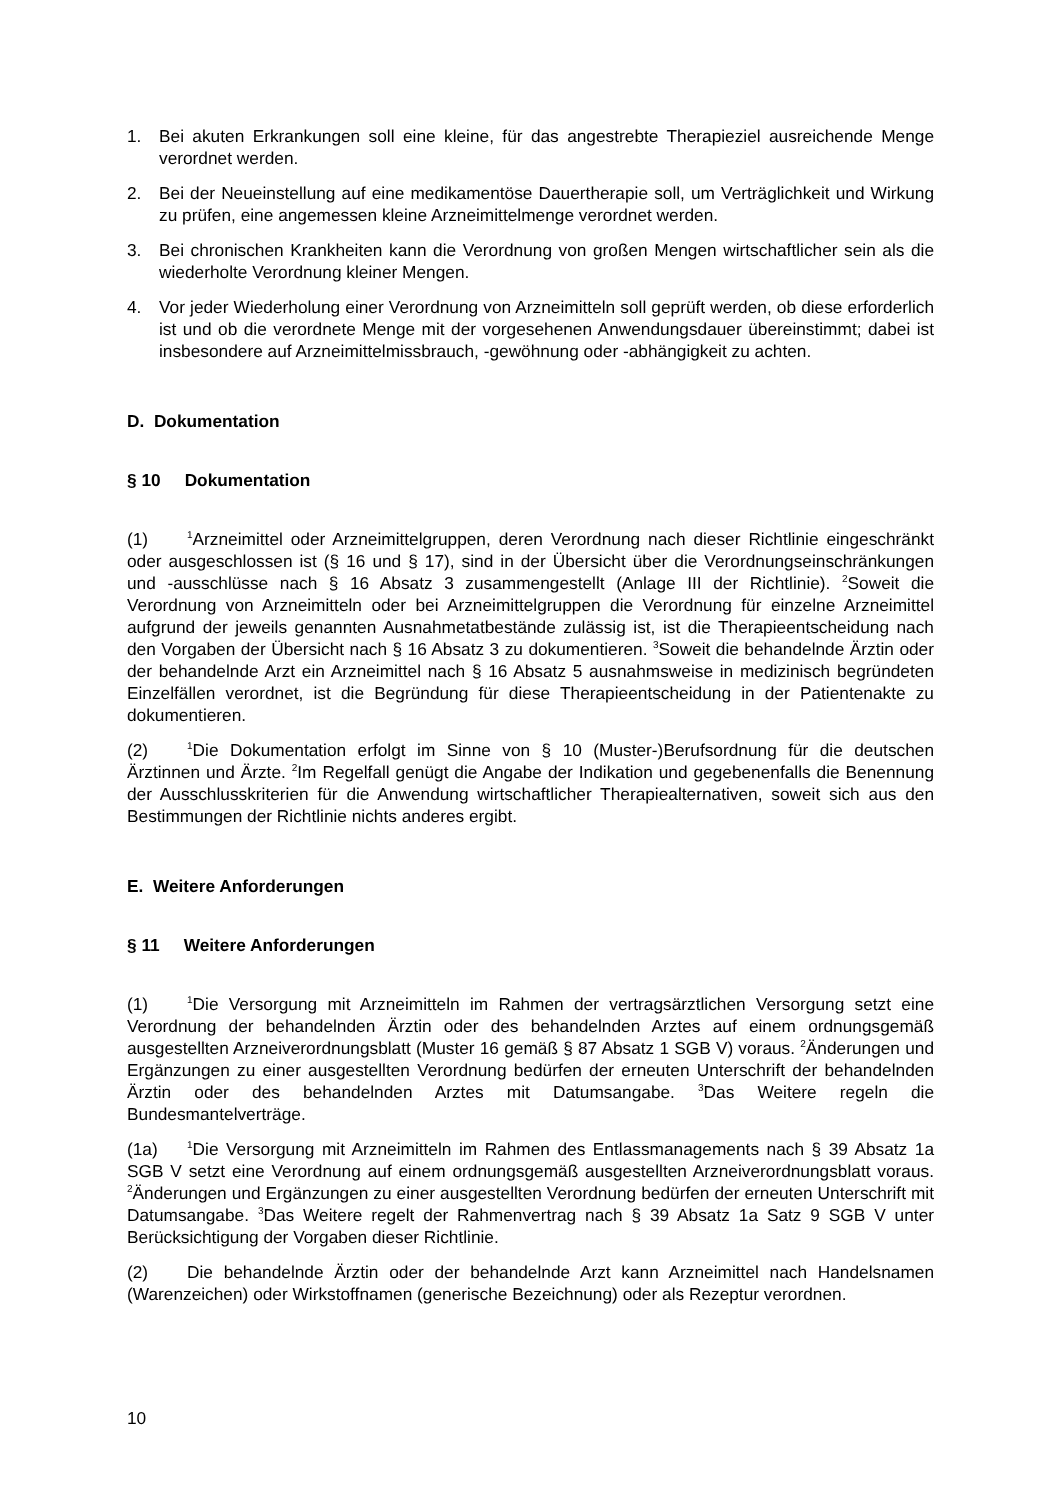1. Bei akuten Erkrankungen soll eine kleine, für das angestrebte Therapieziel ausreichende Menge verordnet werden.
2. Bei der Neueinstellung auf eine medikamentöse Dauertherapie soll, um Verträglichkeit und Wirkung zu prüfen, eine angemessen kleine Arzneimittelmenge verordnet werden.
3. Bei chronischen Krankheiten kann die Verordnung von großen Mengen wirtschaftlicher sein als die wiederholte Verordnung kleiner Mengen.
4. Vor jeder Wiederholung einer Verordnung von Arzneimitteln soll geprüft werden, ob diese erforderlich ist und ob die verordnete Menge mit der vorgesehenen Anwendungsdauer übereinstimmt; dabei ist insbesondere auf Arzneimittelmissbrauch, -gewöhnung oder -abhängigkeit zu achten.
D. Dokumentation
§ 10 Dokumentation
(1)<sup>1</sup>Arzneimittel oder Arzneimittelgruppen, deren Verordnung nach dieser Richtlinie eingeschränkt oder ausgeschlossen ist (§ 16 und § 17), sind in der Übersicht über die Verordnungseinschränkungen und -ausschlüsse nach § 16 Absatz 3 zusammengestellt (Anlage III der Richtlinie). <sup>2</sup>Soweit die Verordnung von Arzneimitteln oder bei Arzneimittelgruppen die Verordnung für einzelne Arzneimittel aufgrund der jeweils genannten Ausnahmetatbestände zulässig ist, ist die Therapieentscheidung nach den Vorgaben der Übersicht nach § 16 Absatz 3 zu dokumentieren. <sup>3</sup>Soweit die behandelnde Ärztin oder der behandelnde Arzt ein Arzneimittel nach § 16 Absatz 5 ausnahmsweise in medizinisch begründeten Einzelfällen verordnet, ist die Begründung für diese Therapieentscheidung in der Patientenakte zu dokumentieren.
(2)<sup>1</sup>Die Dokumentation erfolgt im Sinne von § 10 (Muster-)Berufsordnung für die deutschen Ärztinnen und Ärzte. <sup>2</sup>Im Regelfall genügt die Angabe der Indikation und gegebenenfalls die Benennung der Ausschlusskriterien für die Anwendung wirtschaftlicher Therapiealternativen, soweit sich aus den Bestimmungen der Richtlinie nichts anderes ergibt.
E. Weitere Anforderungen
§ 11 Weitere Anforderungen
(1)<sup>1</sup>Die Versorgung mit Arzneimitteln im Rahmen der vertragsärztlichen Versorgung setzt eine Verordnung der behandelnden Ärztin oder des behandelnden Arztes auf einem ordnungsgemäß ausgestellten Arzneiverordnungsblatt (Muster 16 gemäß § 87 Absatz 1 SGB V) voraus. <sup>2</sup>Änderungen und Ergänzungen zu einer ausgestellten Verordnung bedürfen der erneuten Unterschrift der behandelnden Ärztin oder des behandelnden Arztes mit Datumsangabe. <sup>3</sup>Das Weitere regeln die Bundesmantelverträge.
(1a)<sup>1</sup>Die Versorgung mit Arzneimitteln im Rahmen des Entlassmanagements nach § 39 Absatz 1a SGB V setzt eine Verordnung auf einem ordnungsgemäß ausgestellten Arzneiverordnungsblatt voraus. <sup>2</sup>Änderungen und Ergänzungen zu einer ausgestellten Verordnung bedürfen der erneuten Unterschrift mit Datumsangabe. <sup>3</sup>Das Weitere regelt der Rahmenvertrag nach § 39 Absatz 1a Satz 9 SGB V unter Berücksichtigung der Vorgaben dieser Richtlinie.
(2) Die behandelnde Ärztin oder der behandelnde Arzt kann Arzneimittel nach Handelsnamen (Warenzeichen) oder Wirkstoffnamen (generische Bezeichnung) oder als Rezeptur verordnen.
10